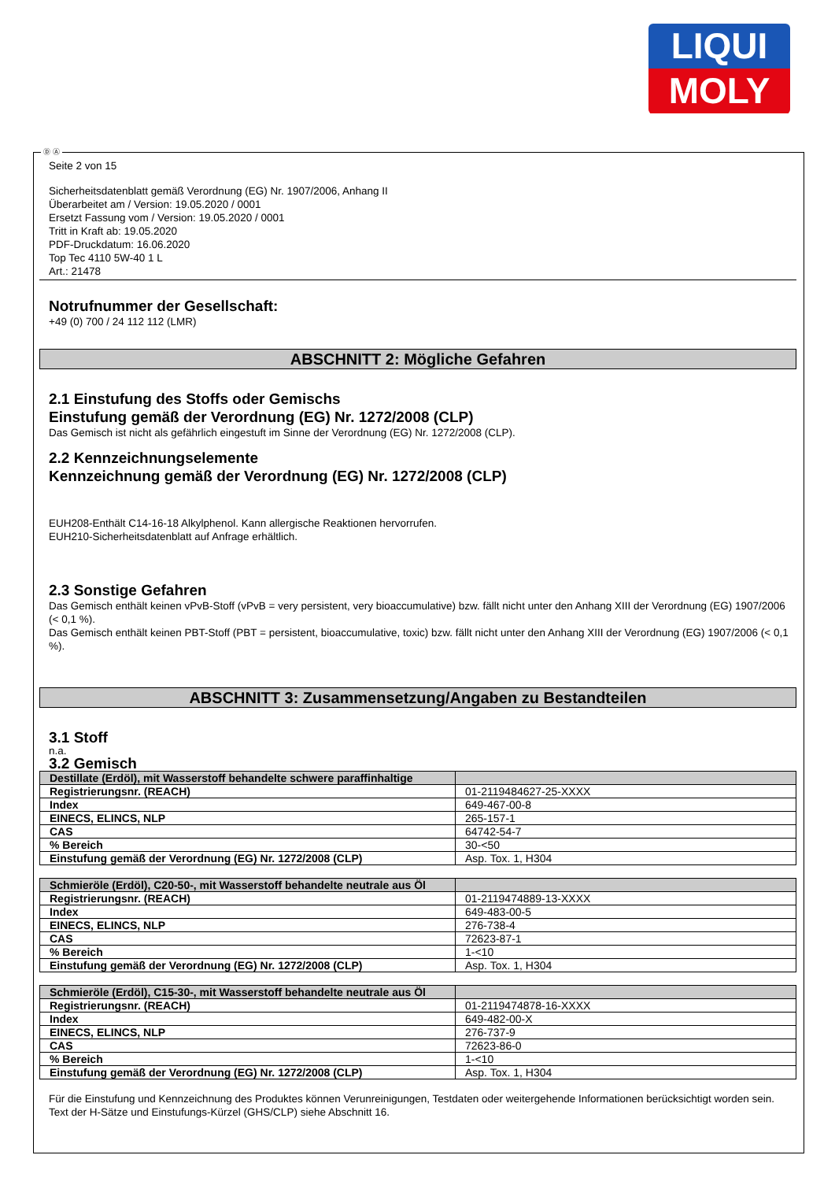LIQUI
MOLY
Ⓓ Ⓐ
Seite 2 von 15
Sicherheitsdatenblatt gemäß Verordnung (EG) Nr. 1907/2006, Anhang II
Überarbeitet am / Version: 19.05.2020 / 0001
Ersetzt Fassung vom / Version: 19.05.2020 / 0001
Tritt in Kraft ab: 19.05.2020
PDF-Druckdatum: 16.06.2020
Top Tec 4110 5W-40 1 L
Art.: 21478
Notrufnummer der Gesellschaft:
+49 (0) 700 / 24 112 112 (LMR)
ABSCHNITT 2: Mögliche Gefahren
2.1 Einstufung des Stoffs oder Gemischs
Einstufung gemäß der Verordnung (EG) Nr. 1272/2008 (CLP)
Das Gemisch ist nicht als gefährlich eingestuft im Sinne der Verordnung (EG) Nr. 1272/2008 (CLP).
2.2 Kennzeichnungselemente
Kennzeichnung gemäß der Verordnung (EG) Nr. 1272/2008 (CLP)
EUH208-Enthält C14-16-18 Alkylphenol. Kann allergische Reaktionen hervorrufen.
EUH210-Sicherheitsdatenblatt auf Anfrage erhältlich.
2.3 Sonstige Gefahren
Das Gemisch enthält keinen vPvB-Stoff (vPvB = very persistent, very bioaccumulative) bzw. fällt nicht unter den Anhang XIII der Verordnung (EG) 1907/2006 (< 0,1 %).
Das Gemisch enthält keinen PBT-Stoff (PBT = persistent, bioaccumulative, toxic) bzw. fällt nicht unter den Anhang XIII der Verordnung (EG) 1907/2006 (< 0,1 %).
ABSCHNITT 3: Zusammensetzung/Angaben zu Bestandteilen
3.1 Stoff
n.a.
3.2 Gemisch
| Destillate (Erdöl), mit Wasserstoff behandelte schwere paraffinhaltige | |
| Registrierungsnr. (REACH) | 01-2119484627-25-XXXX |
| Index | 649-467-00-8 |
| EINECS, ELINCS, NLP | 265-157-1 |
| CAS | 64742-54-7 |
| % Bereich | 30-<50 |
| Einstufung gemäß der Verordnung (EG) Nr. 1272/2008 (CLP) | Asp. Tox. 1, H304 |
| Schmieröle (Erdöl), C20-50-, mit Wasserstoff behandelte neutrale aus Öl | |
| Registrierungsnr. (REACH) | 01-2119474889-13-XXXX |
| Index | 649-483-00-5 |
| EINECS, ELINCS, NLP | 276-738-4 |
| CAS | 72623-87-1 |
| % Bereich | 1-<10 |
| Einstufung gemäß der Verordnung (EG) Nr. 1272/2008 (CLP) | Asp. Tox. 1, H304 |
| Schmieröle (Erdöl), C15-30-, mit Wasserstoff behandelte neutrale aus Öl | |
| Registrierungsnr. (REACH) | 01-2119474878-16-XXXX |
| Index | 649-482-00-X |
| EINECS, ELINCS, NLP | 276-737-9 |
| CAS | 72623-86-0 |
| % Bereich | 1-<10 |
| Einstufung gemäß der Verordnung (EG) Nr. 1272/2008 (CLP) | Asp. Tox. 1, H304 |
Für die Einstufung und Kennzeichnung des Produktes können Verunreinigungen, Testdaten oder weitergehende Informationen berücksichtigt worden sein.
Text der H-Sätze und Einstufungs-Kürzel (GHS/CLP) siehe Abschnitt 16.